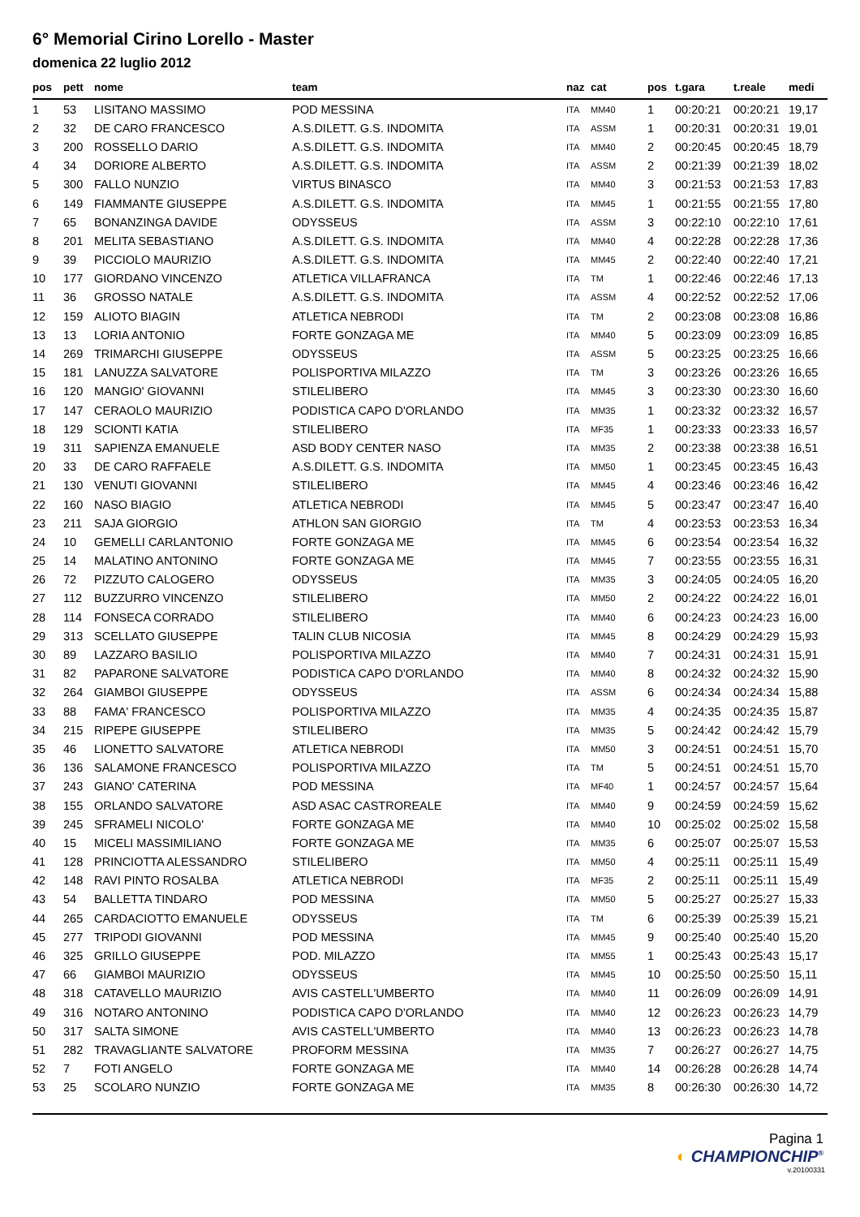6° Memorial Cirino Lorello - Master
domenica 22 luglio 2012
| pos | pett | nome | team | naz | cat | pos | t.gara | t.reale | medi |
| --- | --- | --- | --- | --- | --- | --- | --- | --- | --- |
| 1 | 53 | LISITANO MASSIMO | POD MESSINA | ITA | MM40 | 1 | 00:20:21 | 00:20:21 | 19,17 |
| 2 | 32 | DE CARO FRANCESCO | A.S.DILETT. G.S. INDOMITA | ITA | ASSM | 1 | 00:20:31 | 00:20:31 | 19,01 |
| 3 | 200 | ROSSELLO DARIO | A.S.DILETT. G.S. INDOMITA | ITA | MM40 | 2 | 00:20:45 | 00:20:45 | 18,79 |
| 4 | 34 | DORIORE ALBERTO | A.S.DILETT. G.S. INDOMITA | ITA | ASSM | 2 | 00:21:39 | 00:21:39 | 18,02 |
| 5 | 300 | FALLO NUNZIO | VIRTUS BINASCO | ITA | MM40 | 3 | 00:21:53 | 00:21:53 | 17,83 |
| 6 | 149 | FIAMMANTE GIUSEPPE | A.S.DILETT. G.S. INDOMITA | ITA | MM45 | 1 | 00:21:55 | 00:21:55 | 17,80 |
| 7 | 65 | BONANZINGA DAVIDE | ODYSSEUS | ITA | ASSM | 3 | 00:22:10 | 00:22:10 | 17,61 |
| 8 | 201 | MELITA SEBASTIANO | A.S.DILETT. G.S. INDOMITA | ITA | MM40 | 4 | 00:22:28 | 00:22:28 | 17,36 |
| 9 | 39 | PICCIOLO MAURIZIO | A.S.DILETT. G.S. INDOMITA | ITA | MM45 | 2 | 00:22:40 | 00:22:40 | 17,21 |
| 10 | 177 | GIORDANO VINCENZO | ATLETICA VILLAFRANCA | ITA | TM | 1 | 00:22:46 | 00:22:46 | 17,13 |
| 11 | 36 | GROSSO NATALE | A.S.DILETT. G.S. INDOMITA | ITA | ASSM | 4 | 00:22:52 | 00:22:52 | 17,06 |
| 12 | 159 | ALIOTO BIAGIN | ATLETICA NEBRODI | ITA | TM | 2 | 00:23:08 | 00:23:08 | 16,86 |
| 13 | 13 | LORIA ANTONIO | FORTE GONZAGA ME | ITA | MM40 | 5 | 00:23:09 | 00:23:09 | 16,85 |
| 14 | 269 | TRIMARCHI GIUSEPPE | ODYSSEUS | ITA | ASSM | 5 | 00:23:25 | 00:23:25 | 16,66 |
| 15 | 181 | LANUZZA SALVATORE | POLISPORTIVA MILAZZO | ITA | TM | 3 | 00:23:26 | 00:23:26 | 16,65 |
| 16 | 120 | MANGIO' GIOVANNI | STILELIBERO | ITA | MM45 | 3 | 00:23:30 | 00:23:30 | 16,60 |
| 17 | 147 | CERAOLO MAURIZIO | PODISTICA CAPO D'ORLANDO | ITA | MM35 | 1 | 00:23:32 | 00:23:32 | 16,57 |
| 18 | 129 | SCIONTI KATIA | STILELIBERO | ITA | MF35 | 1 | 00:23:33 | 00:23:33 | 16,57 |
| 19 | 311 | SAPIENZA EMANUELE | ASD BODY CENTER NASO | ITA | MM35 | 2 | 00:23:38 | 00:23:38 | 16,51 |
| 20 | 33 | DE CARO RAFFAELE | A.S.DILETT. G.S. INDOMITA | ITA | MM50 | 1 | 00:23:45 | 00:23:45 | 16,43 |
| 21 | 130 | VENUTI GIOVANNI | STILELIBERO | ITA | MM45 | 4 | 00:23:46 | 00:23:46 | 16,42 |
| 22 | 160 | NASO BIAGIO | ATLETICA NEBRODI | ITA | MM45 | 5 | 00:23:47 | 00:23:47 | 16,40 |
| 23 | 211 | SAJA GIORGIO | ATHLON SAN GIORGIO | ITA | TM | 4 | 00:23:53 | 00:23:53 | 16,34 |
| 24 | 10 | GEMELLI CARLANTONIO | FORTE GONZAGA ME | ITA | MM45 | 6 | 00:23:54 | 00:23:54 | 16,32 |
| 25 | 14 | MALATINO ANTONINO | FORTE GONZAGA ME | ITA | MM45 | 7 | 00:23:55 | 00:23:55 | 16,31 |
| 26 | 72 | PIZZUTO CALOGERO | ODYSSEUS | ITA | MM35 | 3 | 00:24:05 | 00:24:05 | 16,20 |
| 27 | 112 | BUZZURRO VINCENZO | STILELIBERO | ITA | MM50 | 2 | 00:24:22 | 00:24:22 | 16,01 |
| 28 | 114 | FONSECA CORRADO | STILELIBERO | ITA | MM40 | 6 | 00:24:23 | 00:24:23 | 16,00 |
| 29 | 313 | SCELLATO GIUSEPPE | TALIN CLUB NICOSIA | ITA | MM45 | 8 | 00:24:29 | 00:24:29 | 15,93 |
| 30 | 89 | LAZZARO BASILIO | POLISPORTIVA MILAZZO | ITA | MM40 | 7 | 00:24:31 | 00:24:31 | 15,91 |
| 31 | 82 | PAPARONE SALVATORE | PODISTICA CAPO D'ORLANDO | ITA | MM40 | 8 | 00:24:32 | 00:24:32 | 15,90 |
| 32 | 264 | GIAMBOI GIUSEPPE | ODYSSEUS | ITA | ASSM | 6 | 00:24:34 | 00:24:34 | 15,88 |
| 33 | 88 | FAMA' FRANCESCO | POLISPORTIVA MILAZZO | ITA | MM35 | 4 | 00:24:35 | 00:24:35 | 15,87 |
| 34 | 215 | RIPEPE GIUSEPPE | STILELIBERO | ITA | MM35 | 5 | 00:24:42 | 00:24:42 | 15,79 |
| 35 | 46 | LIONETTO SALVATORE | ATLETICA NEBRODI | ITA | MM50 | 3 | 00:24:51 | 00:24:51 | 15,70 |
| 36 | 136 | SALAMONE FRANCESCO | POLISPORTIVA MILAZZO | ITA | TM | 5 | 00:24:51 | 00:24:51 | 15,70 |
| 37 | 243 | GIANO' CATERINA | POD MESSINA | ITA | MF40 | 1 | 00:24:57 | 00:24:57 | 15,64 |
| 38 | 155 | ORLANDO SALVATORE | ASD ASAC CASTROREALE | ITA | MM40 | 9 | 00:24:59 | 00:24:59 | 15,62 |
| 39 | 245 | SFRAMELI NICOLO' | FORTE GONZAGA ME | ITA | MM40 | 10 | 00:25:02 | 00:25:02 | 15,58 |
| 40 | 15 | MICELI MASSIMILIANO | FORTE GONZAGA ME | ITA | MM35 | 6 | 00:25:07 | 00:25:07 | 15,53 |
| 41 | 128 | PRINCIOTTA ALESSANDRO | STILELIBERO | ITA | MM50 | 4 | 00:25:11 | 00:25:11 | 15,49 |
| 42 | 148 | RAVI PINTO ROSALBA | ATLETICA NEBRODI | ITA | MF35 | 2 | 00:25:11 | 00:25:11 | 15,49 |
| 43 | 54 | BALLETTA TINDARO | POD MESSINA | ITA | MM50 | 5 | 00:25:27 | 00:25:27 | 15,33 |
| 44 | 265 | CARDACIOTTO EMANUELE | ODYSSEUS | ITA | TM | 6 | 00:25:39 | 00:25:39 | 15,21 |
| 45 | 277 | TRIPODI GIOVANNI | POD MESSINA | ITA | MM45 | 9 | 00:25:40 | 00:25:40 | 15,20 |
| 46 | 325 | GRILLO GIUSEPPE | POD. MILAZZO | ITA | MM55 | 1 | 00:25:43 | 00:25:43 | 15,17 |
| 47 | 66 | GIAMBOI MAURIZIO | ODYSSEUS | ITA | MM45 | 10 | 00:25:50 | 00:25:50 | 15,11 |
| 48 | 318 | CATAVELLO MAURIZIO | AVIS CASTELL'UMBERTO | ITA | MM40 | 11 | 00:26:09 | 00:26:09 | 14,91 |
| 49 | 316 | NOTARO ANTONINO | PODISTICA CAPO D'ORLANDO | ITA | MM40 | 12 | 00:26:23 | 00:26:23 | 14,79 |
| 50 | 317 | SALTA SIMONE | AVIS CASTELL'UMBERTO | ITA | MM40 | 13 | 00:26:23 | 00:26:23 | 14,78 |
| 51 | 282 | TRAVAGLIANTE SALVATORE | PROFORM MESSINA | ITA | MM35 | 7 | 00:26:27 | 00:26:27 | 14,75 |
| 52 | 7 | FOTI ANGELO | FORTE GONZAGA ME | ITA | MM40 | 14 | 00:26:28 | 00:26:28 | 14,74 |
| 53 | 25 | SCOLARO NUNZIO | FORTE GONZAGA ME | ITA | MM35 | 8 | 00:26:30 | 00:26:30 | 14,72 |
Pagina 1
◐ CHAMPIONCHIP<sup>®</sup>
v.20100331